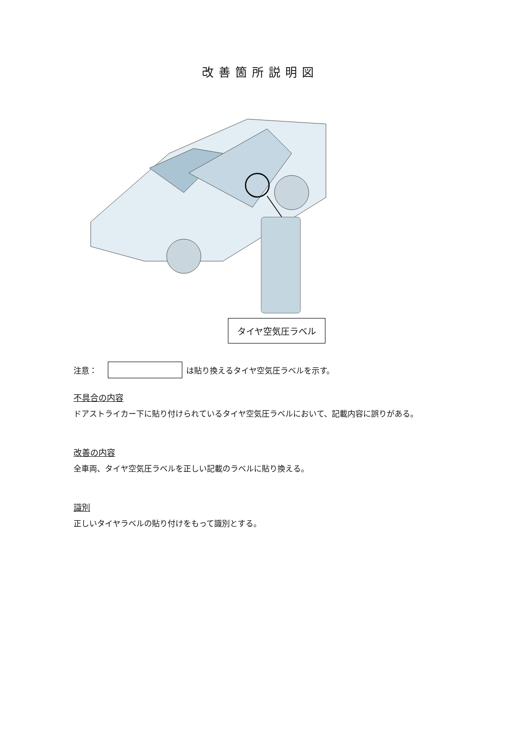改善箇所説明図
タイヤ空気圧ラベル
注意： は貼り換えるタイヤ空気圧ラベルを示す。
不具合の内容
ドアストライカー下に貼り付けられているタイヤ空気圧ラベルにおいて、記載内容に誤りがある。
改善の内容
全車両、タイヤ空気圧ラベルを正しい記載のラベルに貼り換える。
識別
正しいタイヤラベルの貼り付けをもって識別とする。